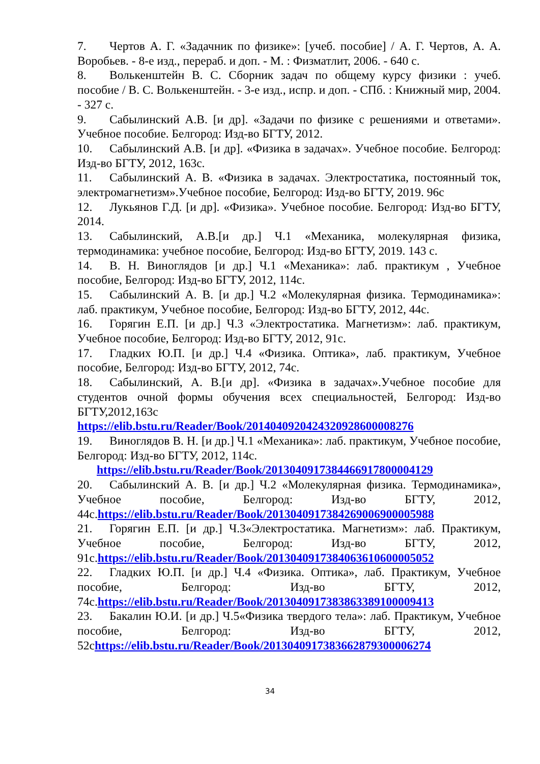7. Чертов А. Г. «Задачник по физике»: [учеб. пособие] / А. Г. Чертов, А. А. Воробьев. - 8-е изд., перераб. и доп. - М. : Физматлит, 2006. - 640 с.
8. Волькенштейн В. С. Сборник задач по общему курсу физики : учеб. пособие / В. С. Волькенштейн. - 3-е изд., испр. и доп. - СПб. : Книжный мир, 2004. - 327 с.
9. Сабылинский А.В. [и др]. «Задачи по физике с решениями и ответами». Учебное пособие. Белгород: Изд-во БГТУ, 2012.
10. Сабылинский А.В. [и др]. «Физика в задачах». Учебное пособие. Белгород: Изд-во БГТУ, 2012, 163с.
11. Сабылинский А. В. «Физика в задачах. Электростатика, постоянный ток, электромагнетизм».Учебное пособие, Белгород: Изд-во БГТУ, 2019. 96с
12. Лукьянов Г.Д. [и др]. «Физика». Учебное пособие. Белгород: Изд-во БГТУ, 2014.
13. Сабылинский, А.В.[и др.] Ч.1 «Механика, молекулярная физика, термодинамика: учебное пособие, Белгород: Изд-во БГТУ, 2019. 143 с.
14. В. Н. Виноглядов [и др.] Ч.1 «Механика»: лаб. практикум , Учебное пособие, Белгород: Изд-во БГТУ, 2012, 114с.
15. Сабылинский А. В. [и др.] Ч.2 «Молекулярная физика. Термодинамика»: лаб. практикум, Учебное пособие, Белгород: Изд-во БГТУ, 2012, 44с.
16. Горягин Е.П. [и др.] Ч.3 «Электростатика. Магнетизм»: лаб. практикум, Учебное пособие, Белгород: Изд-во БГТУ, 2012, 91с.
17. Гладких Ю.П. [и др.] Ч.4 «Физика. Оптика», лаб. практикум, Учебное пособие, Белгород: Изд-во БГТУ, 2012, 74с.
18. Сабылинский, А. В.[и др]. «Физика в задачах».Учебное пособие для студентов очной формы обучения всех специальностей, Белгород: Изд-во БГТУ,2012,163с https://elib.bstu.ru/Reader/Book/2014040920424320928600008276
19. Виноглядов В. Н. [и др.] Ч.1 «Механика»: лаб. практикум, Учебное пособие, Белгород: Изд-во БГТУ, 2012, 114с.
https://elib.bstu.ru/Reader/Book/2013040917384466917800004129
20. Сабылинский А. В. [и др.] Ч.2 «Молекулярная физика. Термодинамика», Учебное пособие, Белгород: Изд-во БГТУ, 2012, 44с.https://elib.bstu.ru/Reader/Book/2013040917384269006900005988
21. Горягин Е.П. [и др.] Ч.3«Электростатика. Магнетизм»: лаб. Практикум, Учебное пособие, Белгород: Изд-во БГТУ, 2012, 91с.https://elib.bstu.ru/Reader/Book/2013040917384063610600005052
22. Гладких Ю.П. [и др.] Ч.4 «Физика. Оптика», лаб. Практикум, Учебное пособие, Белгород: Изд-во БГТУ, 2012, 74с.https://elib.bstu.ru/Reader/Book/2013040917383863389100009413
23. Бакалин Ю.И. [и др.] Ч.5«Физика твердого тела»: лаб. Практикум, Учебное пособие, Белгород: Изд-во БГТУ, 2012, 52сhttps://elib.bstu.ru/Reader/Book/2013040917383662879300006274
34